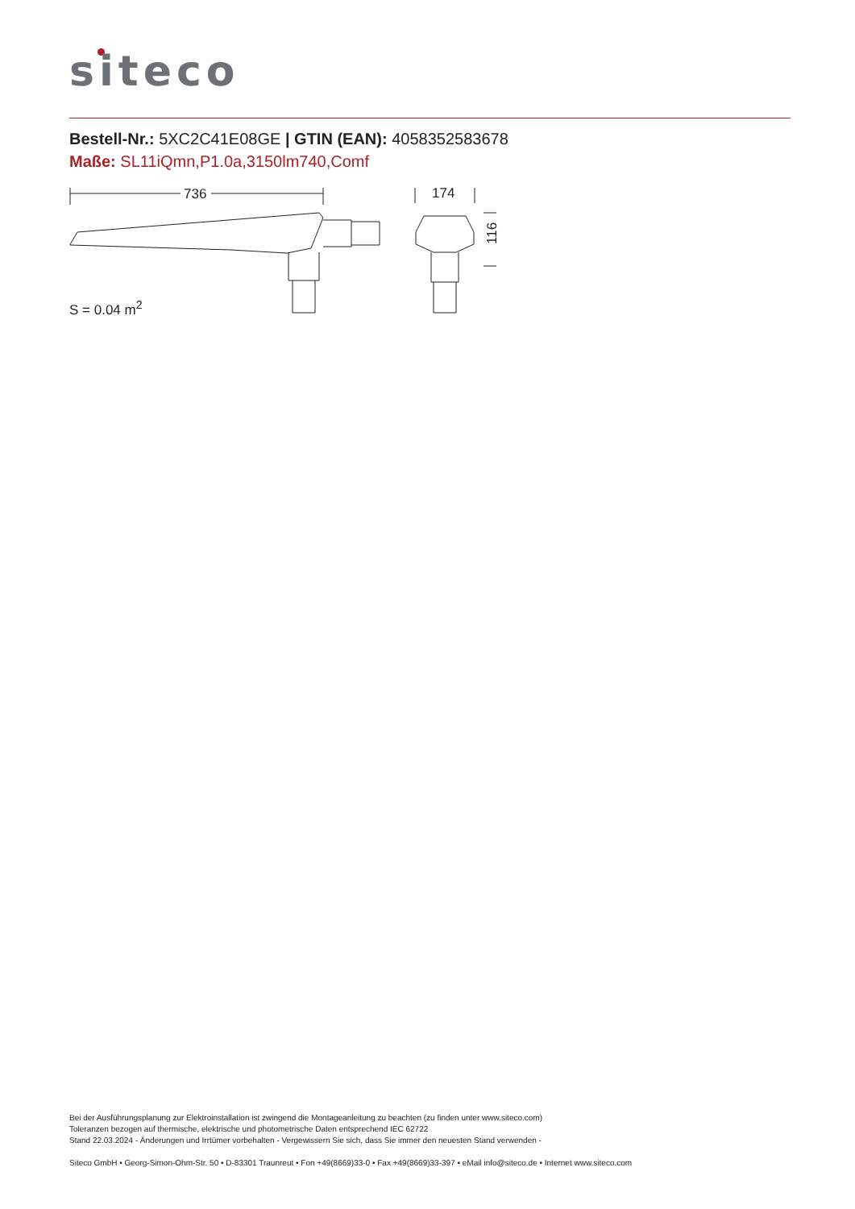siteco
Bestell-Nr.: 5XC2C41E08GE | GTIN (EAN): 4058352583678
Maße: SL11iQmn,P1.0a,3150lm740,Comf
736
174
116
S = 0.04 m<sup>2</sup>
Bei der Ausführungsplanung zur Elektroinstallation ist zwingend die Montageanleitung zu beachten (zu finden unter www.siteco.com)
Toleranzen bezogen auf thermische, elektrische und photometrische Daten entsprechend IEC 62722
Stand 22.03.2024 - Änderungen und Irrtümer vorbehalten - Vergewissern Sie sich, dass Sie immer den neuesten Stand verwenden -
Siteco GmbH • Georg-Simon-Ohm-Str. 50 • D-83301 Traunreut • Fon +49(8669)33-0 • Fax +49(8669)33-397 • eMail info@siteco.de • Internet www.siteco.com